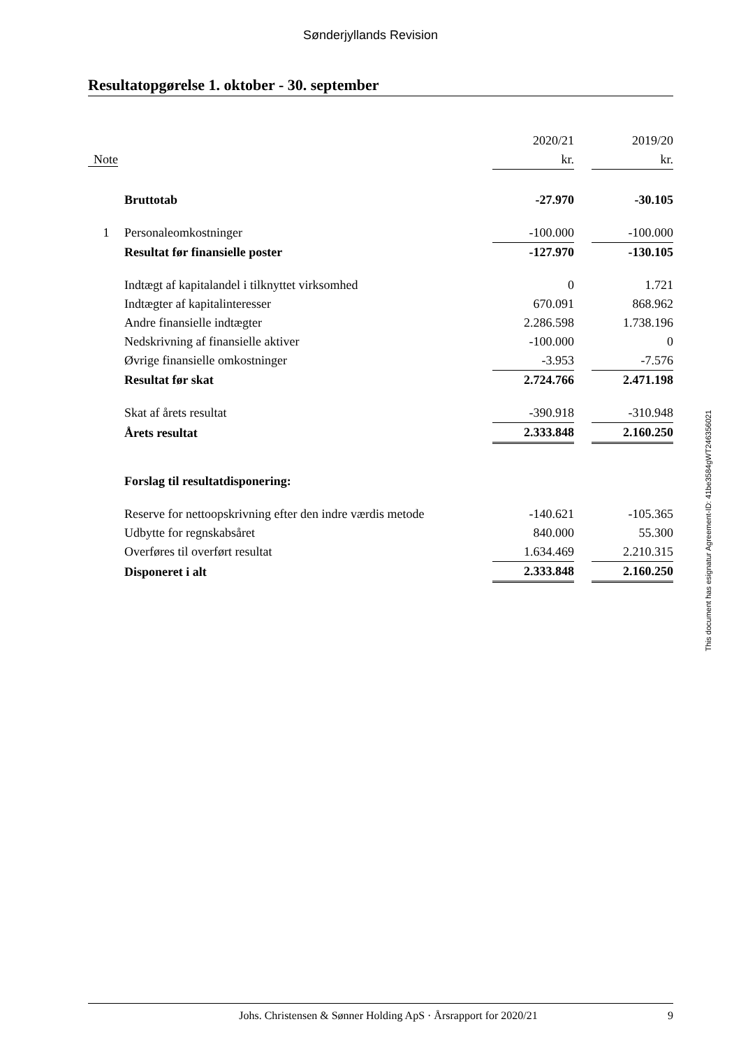Sønderjyllands Revision
Resultatopgørelse 1. oktober - 30. september
| | | 2020/21 | | 2019/20 |
| --- | --- | --- | --- | --- |
| Note | | kr. | | kr. |
| | Bruttotab | -27.970 | | -30.105 |
| 1 | Personaleomkostninger | -100.000 | | -100.000 |
| | Resultat før finansielle poster | -127.970 | | -130.105 |
| | Indtægt af kapitalandel i tilknyttet virksomhed | 0 | | 1.721 |
| | Indtægter af kapitalinteresser | 670.091 | | 868.962 |
| | Andre finansielle indtægter | 2.286.598 | | 1.738.196 |
| | Nedskrivning af finansielle aktiver | -100.000 | | 0 |
| | Øvrige finansielle omkostninger | -3.953 | | -7.576 |
| | Resultat før skat | 2.724.766 | | 2.471.198 |
| | Skat af årets resultat | -390.918 | | -310.948 |
| | Årets resultat | 2.333.848 | | 2.160.250 |
| | Forslag til resultatdisponering: | | | |
| | Reserve for nettoopskrivning efter den indre værdis metode | -140.621 | | -105.365 |
| | Udbytte for regnskabsåret | 840.000 | | 55.300 |
| | Overføres til overført resultat | 1.634.469 | | 2.210.315 |
| | Disponeret i alt | 2.333.848 | | 2.160.250 |
This document has esignatur Agreement-ID: 41be3584gWT246356021
Johs. Christensen & Sønner Holding ApS · Årsrapport for 2020/21 9